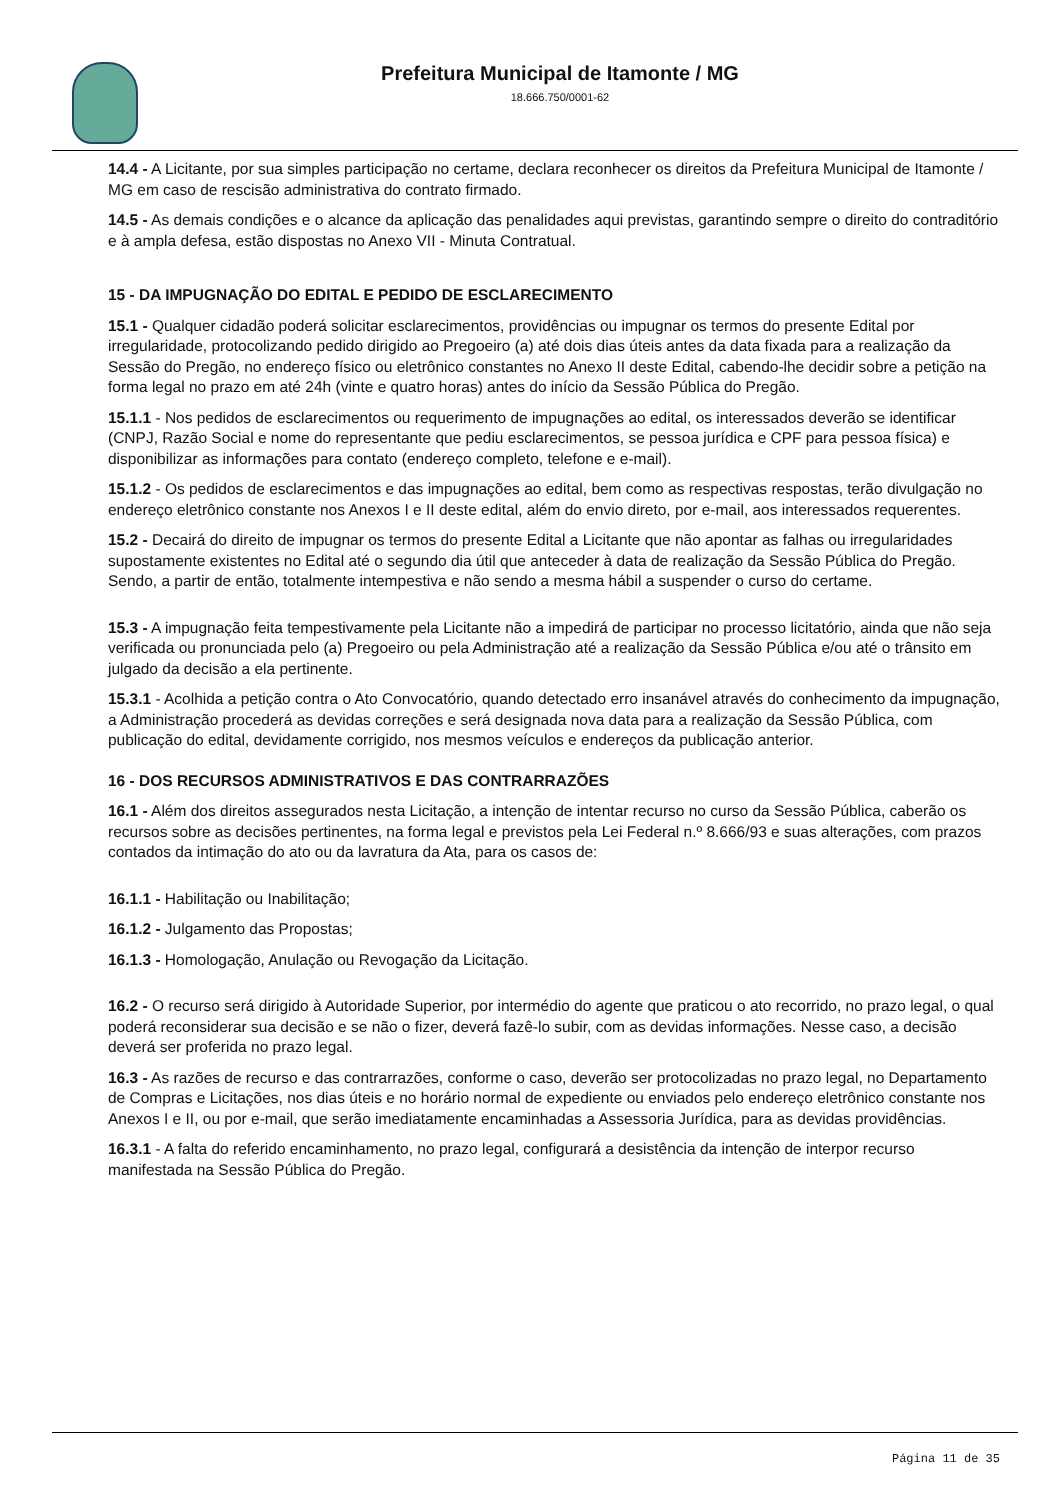Prefeitura Municipal de Itamonte / MG
18.666.750/0001-62
14.4 - A Licitante, por sua simples participação no certame, declara reconhecer os direitos da Prefeitura Municipal de Itamonte / MG em caso de rescisão administrativa do contrato firmado.
14.5 - As demais condições e o alcance da aplicação das penalidades aqui previstas, garantindo sempre o direito do contraditório e à ampla defesa, estão dispostas no Anexo VII - Minuta Contratual.
15 - DA IMPUGNAÇÃO DO EDITAL E PEDIDO DE ESCLARECIMENTO
15.1 - Qualquer cidadão poderá solicitar esclarecimentos, providências ou impugnar os termos do presente Edital por irregularidade, protocolizando pedido dirigido ao Pregoeiro (a) até dois dias úteis antes da data fixada para a realização da Sessão do Pregão, no endereço físico ou eletrônico constantes no Anexo II deste Edital, cabendo-lhe decidir sobre a petição na forma legal no prazo em até 24h (vinte e quatro horas) antes do início da Sessão Pública do Pregão.
15.1.1 - Nos pedidos de esclarecimentos ou requerimento de impugnações ao edital, os interessados deverão se identificar (CNPJ, Razão Social e nome do representante que pediu esclarecimentos, se pessoa jurídica e CPF para pessoa física) e disponibilizar as informações para contato (endereço completo, telefone e e-mail).
15.1.2 - Os pedidos de esclarecimentos e das impugnações ao edital, bem como as respectivas respostas, terão divulgação no endereço eletrônico constante nos Anexos I e II deste edital, além do envio direto, por e-mail, aos interessados requerentes.
15.2 - Decairá do direito de impugnar os termos do presente Edital a Licitante que não apontar as falhas ou irregularidades supostamente existentes no Edital até o segundo dia útil que anteceder à data de realização da Sessão Pública do Pregão. Sendo, a partir de então, totalmente intempestiva e não sendo a mesma hábil a suspender o curso do certame.
15.3 - A impugnação feita tempestivamente pela Licitante não a impedirá de participar no processo licitatório, ainda que não seja verificada ou pronunciada pelo (a) Pregoeiro ou pela Administração até a realização da Sessão Pública e/ou até o trânsito em julgado da decisão a ela pertinente.
15.3.1 - Acolhida a petição contra o Ato Convocatório, quando detectado erro insanável através do conhecimento da impugnação, a Administração procederá as devidas correções e será designada nova data para a realização da Sessão Pública, com publicação do edital, devidamente corrigido, nos mesmos veículos e endereços da publicação anterior.
16 - DOS RECURSOS ADMINISTRATIVOS E DAS CONTRARRAZÕES
16.1 - Além dos direitos assegurados nesta Licitação, a intenção de intentar recurso no curso da Sessão Pública, caberão os recursos sobre as decisões pertinentes, na forma legal e previstos pela Lei Federal n.º 8.666/93 e suas alterações, com prazos contados da intimação do ato ou da lavratura da Ata, para os casos de:
16.1.1 - Habilitação ou Inabilitação;
16.1.2 - Julgamento das Propostas;
16.1.3 - Homologação, Anulação ou Revogação da Licitação.
16.2 - O recurso será dirigido à Autoridade Superior, por intermédio do agente que praticou o ato recorrido, no prazo legal, o qual poderá reconsiderar sua decisão e se não o fizer, deverá fazê-lo subir, com as devidas informações. Nesse caso, a decisão deverá ser proferida no prazo legal.
16.3 - As razões de recurso e das contrarrazões, conforme o caso, deverão ser protocolizadas no prazo legal, no Departamento de Compras e Licitações, nos dias úteis e no horário normal de expediente ou enviados pelo endereço eletrônico constante nos Anexos I e II, ou por e-mail, que serão imediatamente encaminhadas a Assessoria Jurídica, para as devidas providências.
16.3.1 - A falta do referido encaminhamento, no prazo legal, configurará a desistência da intenção de interpor recurso manifestada na Sessão Pública do Pregão.
Página 11 de 35